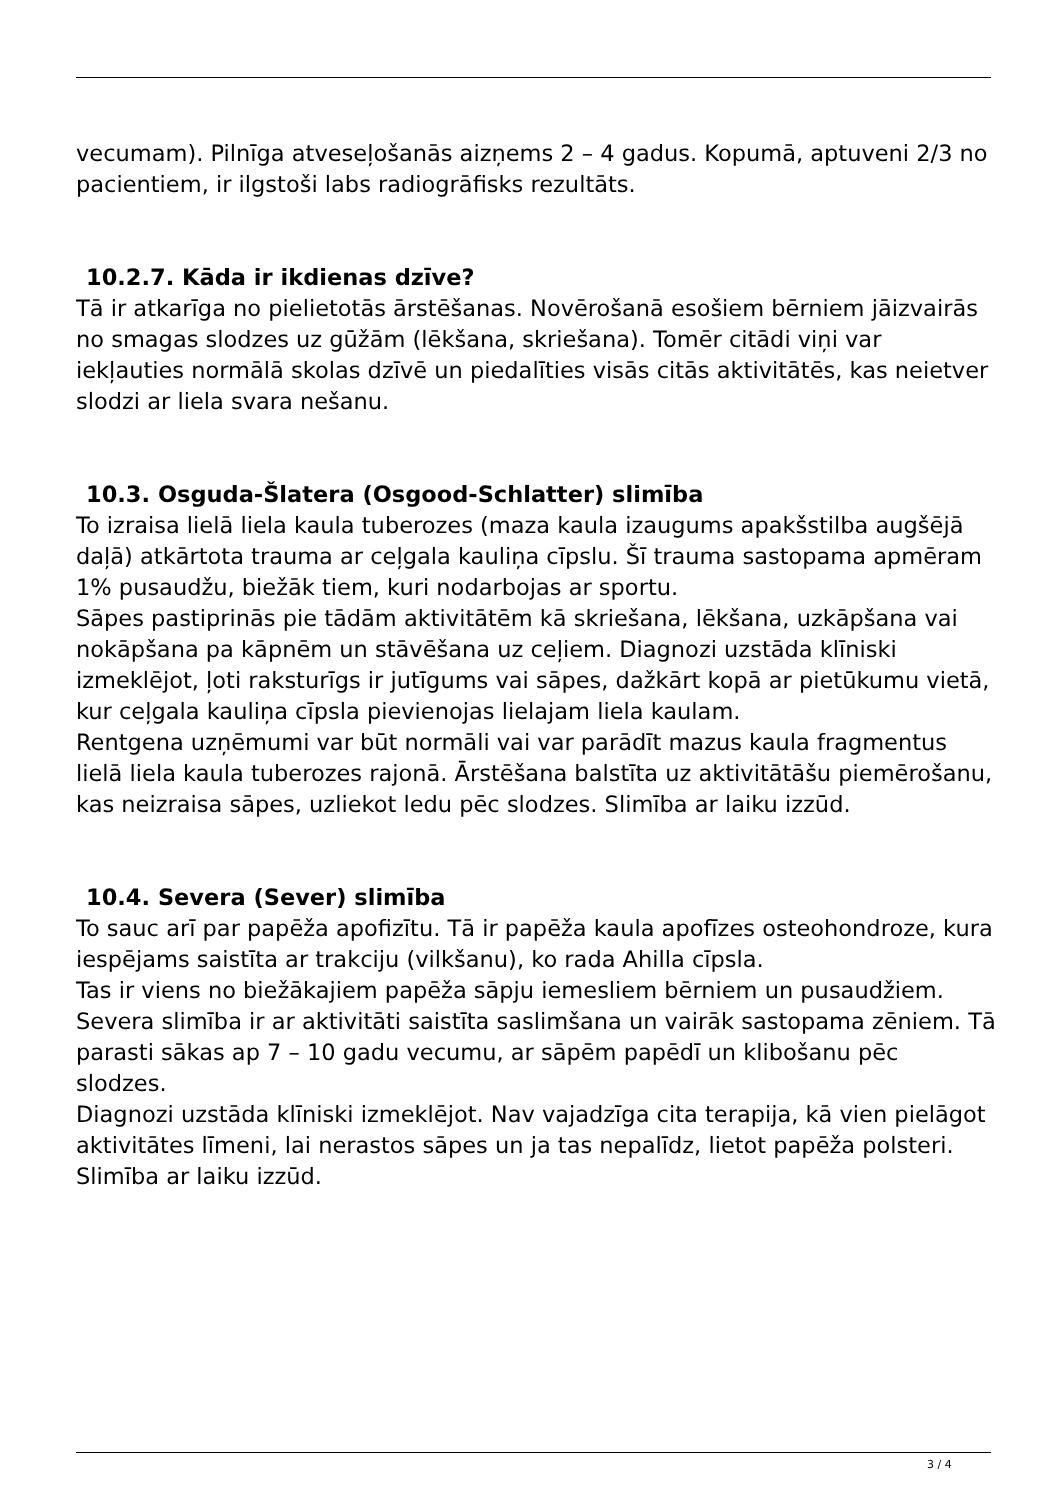vecumam). Pilnīga atveseļošanās aizņems 2 – 4 gadus. Kopumā, aptuveni 2/3 no pacientiem, ir ilgstoši labs radiogrāfisks rezultāts.
10.2.7. Kāda ir ikdienas dzīve?
Tā ir atkarīga no pielietotās ārstēšanas. Novērošanā esošiem bērniem jāizvairās no smagas slodzes uz gūžām (lēkšana, skriešana). Tomēr citādi viņi var iekļauties normālā skolas dzīvē un piedalīties visās citās aktivitātēs, kas neietver slodzi ar liela svara nešanu.
10.3. Osguda-Šlatera (Osgood-Schlatter) slimība
To izraisa lielā liela kaula tuberozes (maza kaula izaugums apakšstilba augšējā daļā) atkārtota trauma ar ceļgala kauliņa cīpslu. Šī trauma sastopama apmēram 1% pusaudžu, biežāk tiem, kuri nodarbojas ar sportu.
Sāpes pastiprinās pie tādām aktivitātēm kā skriešana, lēkšana, uzkāpšana vai nokāpšana pa kāpnēm un stāvēšana uz ceļiem. Diagnozi uzstāda klīniski izmeklējot, ļoti raksturīgs ir jutīgums vai sāpes, dažkārt kopā ar pietūkumu vietā, kur ceļgala kauliņa cīpsla pievienojas lielajam liela kaulam.
Rentgena uzņēmumi var būt normāli vai var parādīt mazus kaula fragmentus lielā liela kaula tuberozes rajonā. Ārstēšana balstīta uz aktivitātāšu piemērošanu, kas neizraisa sāpes, uzliekot ledu pēc slodzes. Slimība ar laiku izzūd.
10.4. Severa (Sever) slimība
To sauc arī par papēža apofizītu. Tā ir papēža kaula apofīzes osteohondroze, kura iespējams saistīta ar trakciju (vilkšanu), ko rada Ahilla cīpsla.
Tas ir viens no biežākajiem papēža sāpju iemesliem bērniem un pusaudžiem. Severa slimība ir ar aktivitāti saistīta saslimšana un vairāk sastopama zēniem. Tā parasti sākas ap 7 – 10 gadu vecumu, ar sāpēm papēdī un klibošanu pēc slodzes.
Diagnozi uzstāda klīniski izmeklējot. Nav vajadzīga cita terapija, kā vien pielāgot aktivitātes līmeni, lai nerastos sāpes un ja tas nepalīdz, lietot papēža polsteri. Slimība ar laiku izzūd.
3 / 4